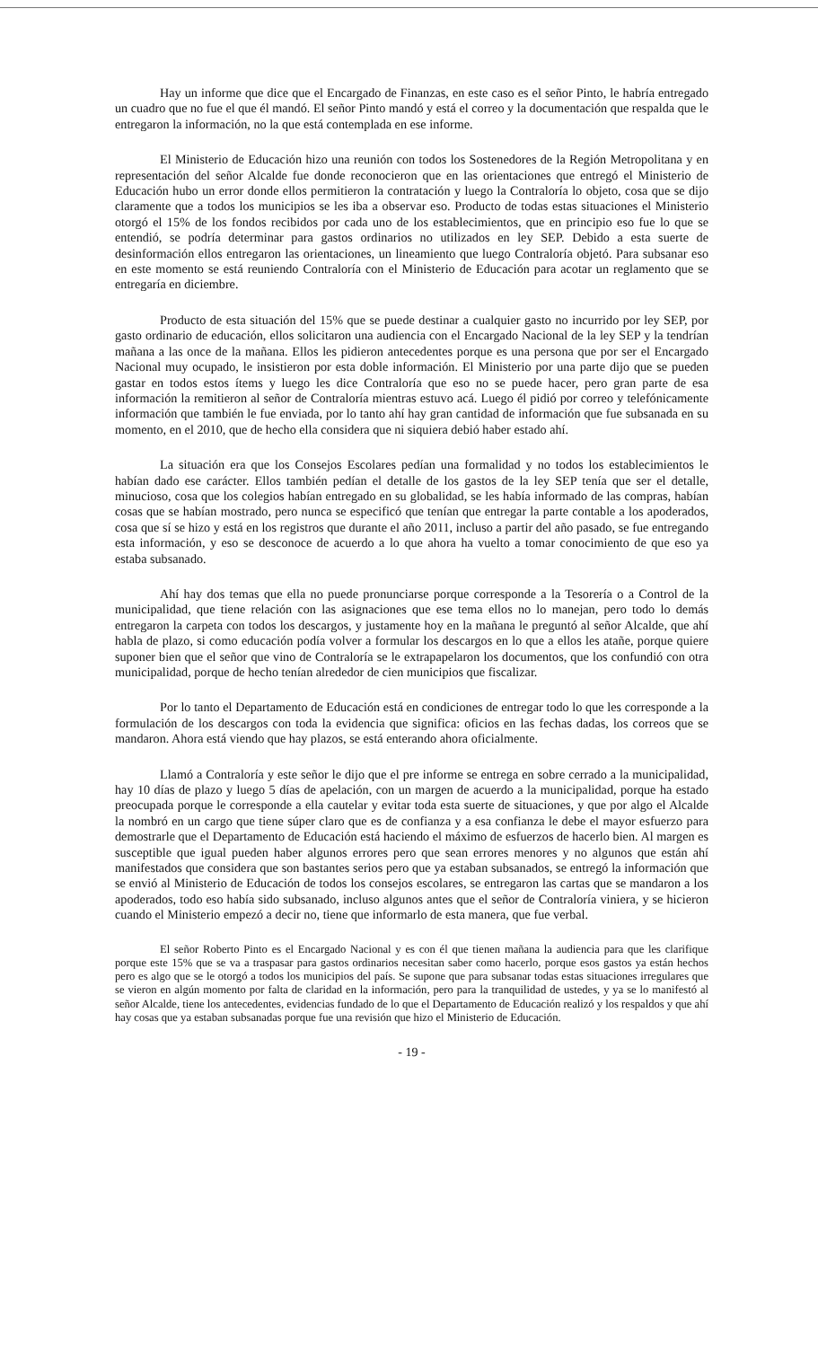Hay un informe que dice que el Encargado de Finanzas, en este caso es el señor Pinto, le habría entregado un cuadro que no fue el que él mandó. El señor Pinto mandó y está el correo y la documentación que respalda que le entregaron la información, no la que está contemplada en ese informe.
El Ministerio de Educación hizo una reunión con todos los Sostenedores de la Región Metropolitana y en representación del señor Alcalde fue donde reconocieron que en las orientaciones que entregó el Ministerio de Educación hubo un error donde ellos permitieron la contratación y luego la Contraloría lo objeto, cosa que se dijo claramente que a todos los municipios se les iba a observar eso. Producto de todas estas situaciones el Ministerio otorgó el 15% de los fondos recibidos por cada uno de los establecimientos, que en principio eso fue lo que se entendió, se podría determinar para gastos ordinarios no utilizados en ley SEP. Debido a esta suerte de desinformación ellos entregaron las orientaciones, un lineamiento que luego Contraloría objetó. Para subsanar eso en este momento se está reuniendo Contraloría con el Ministerio de Educación para acotar un reglamento que se entregaría en diciembre.
Producto de esta situación del 15% que se puede destinar a cualquier gasto no incurrido por ley SEP, por gasto ordinario de educación, ellos solicitaron una audiencia con el Encargado Nacional de la ley SEP y la tendrían mañana a las once de la mañana. Ellos les pidieron antecedentes porque es una persona que por ser el Encargado Nacional muy ocupado, le insistieron por esta doble información. El Ministerio por una parte dijo que se pueden gastar en todos estos ítems y luego les dice Contraloría que eso no se puede hacer, pero gran parte de esa información la remitieron al señor de Contraloría mientras estuvo acá. Luego él pidió por correo y telefónicamente información que también le fue enviada, por lo tanto ahí hay gran cantidad de información que fue subsanada en su momento, en el 2010, que de hecho ella considera que ni siquiera debió haber estado ahí.
La situación era que los Consejos Escolares pedían una formalidad y no todos los establecimientos le habían dado ese carácter. Ellos también pedían el detalle de los gastos de la ley SEP tenía que ser el detalle, minucioso, cosa que los colegios habían entregado en su globalidad, se les había informado de las compras, habían cosas que se habían mostrado, pero nunca se especificó que tenían que entregar la parte contable a los apoderados, cosa que sí se hizo y está en los registros que durante el año 2011, incluso a partir del año pasado, se fue entregando esta información, y eso se desconoce de acuerdo a lo que ahora ha vuelto a tomar conocimiento de que eso ya estaba subsanado.
Ahí hay dos temas que ella no puede pronunciarse porque corresponde a la Tesorería o a Control de la municipalidad, que tiene relación con las asignaciones que ese tema ellos no lo manejan, pero todo lo demás entregaron la carpeta con todos los descargos, y justamente hoy en la mañana le preguntó al señor Alcalde, que ahí habla de plazo, si como educación podía volver a formular los descargos en lo que a ellos les atañe, porque quiere suponer bien que el señor que vino de Contraloría se le extrapapelaron los documentos, que los confundió con otra municipalidad, porque de hecho tenían alrededor de cien municipios que fiscalizar.
Por lo tanto el Departamento de Educación está en condiciones de entregar todo lo que les corresponde a la formulación de los descargos con toda la evidencia que significa: oficios en las fechas dadas, los correos que se mandaron. Ahora está viendo que hay plazos, se está enterando ahora oficialmente.
Llamó a Contraloría y este señor le dijo que el pre informe se entrega en sobre cerrado a la municipalidad, hay 10 días de plazo y luego 5 días de apelación, con un margen de acuerdo a la municipalidad, porque ha estado preocupada porque le corresponde a ella cautelar y evitar toda esta suerte de situaciones, y que por algo el Alcalde la nombró en un cargo que tiene súper claro que es de confianza y a esa confianza le debe el mayor esfuerzo para demostrarle que el Departamento de Educación está haciendo el máximo de esfuerzos de hacerlo bien. Al margen es susceptible que igual pueden haber algunos errores pero que sean errores menores y no algunos que están ahí manifestados que considera que son bastantes serios pero que ya estaban subsanados, se entregó la información que se envió al Ministerio de Educación de todos los consejos escolares, se entregaron las cartas que se mandaron a los apoderados, todo eso había sido subsanado, incluso algunos antes que el señor de Contraloría viniera, y se hicieron cuando el Ministerio empezó a decir no, tiene que informarlo de esta manera, que fue verbal.
El señor Roberto Pinto es el Encargado Nacional y es con él que tienen mañana la audiencia para que les clarifique porque este 15% que se va a traspasar para gastos ordinarios necesitan saber como hacerlo, porque esos gastos ya están hechos pero es algo que se le otorgó a todos los municipios del país. Se supone que para subsanar todas estas situaciones irregulares que se vieron en algún momento por falta de claridad en la información, pero para la tranquilidad de ustedes, y ya se lo manifestó al señor Alcalde, tiene los antecedentes, evidencias fundado de lo que el Departamento de Educación realizó y los respaldos y que ahí hay cosas que ya estaban subsanadas porque fue una revisión que hizo el Ministerio de Educación.
- 19 -